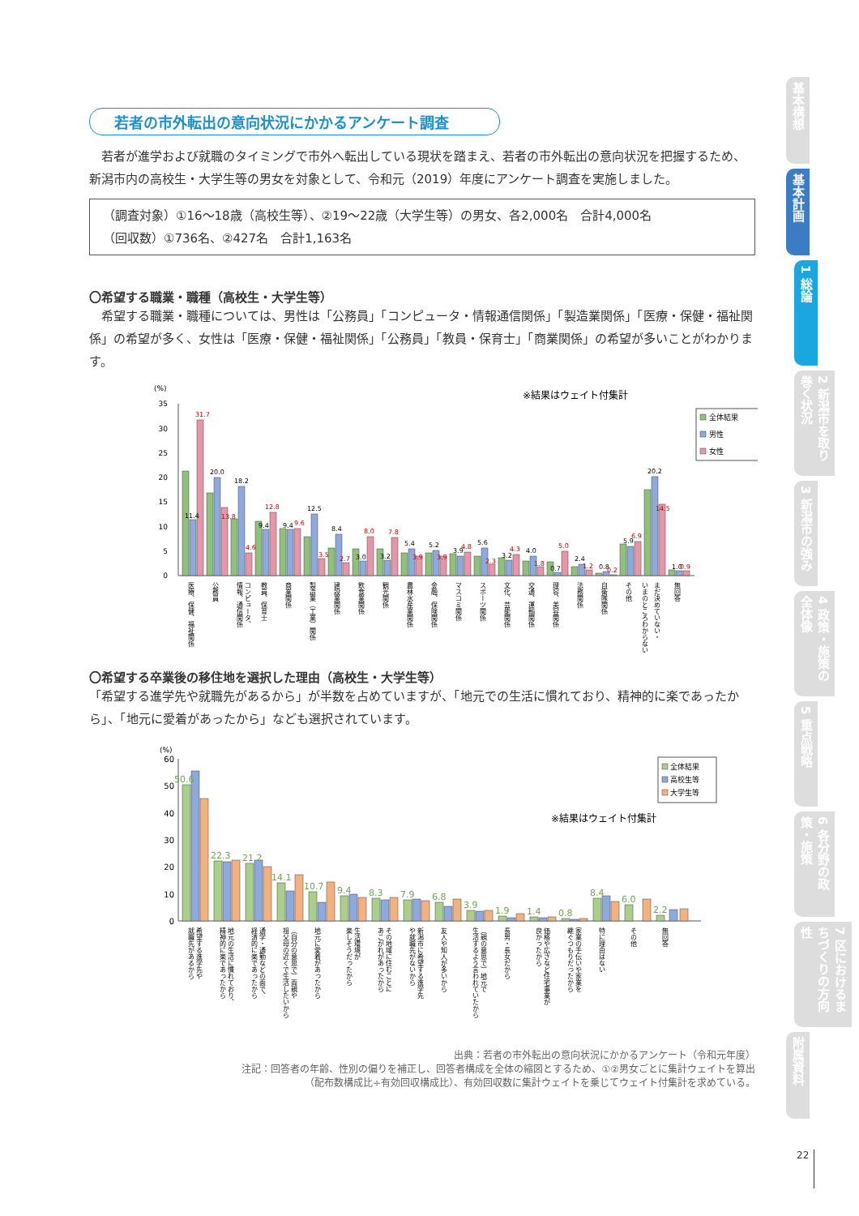若者の市外転出の意向状況にかかるアンケート調査
　若者が進学および就職のタイミングで市外へ転出している現状を踏まえ、若者の市外転出の意向状況を把握するため、新潟市内の高校生・大学生等の男女を対象として、令和元（2019）年度にアンケート調査を実施しました。
（調査対象）①16～18歳（高校生等）、②19～22歳（大学生等）の男女、各2,000名　合計4,000名
（回収数）①736名、②427名　合計1,163名
〇希望する職業・職種（高校生・大学生等）
　希望する職業・職種については、男性は「公務員」「コンピュータ・情報通信関係」「製造業関係」「医療・保健・福祉関係」の希望が多く、女性は「医療・保健・福祉関係」「公務員」「教員・保育士」「商業関係」の希望が多いことがわかります。
(%)
※結果はウェイト付集計
全体結果
男性
女性
0
5
10
15
20
25
30
35
11.4
31.7
20.0
13.8
18.2
4.6
9.4
12.8
9.4
9.6
12.5
3.5
8.4
2.7
3.0
8.0
3.2
7.8
5.4
3.9
5.2
3.9
3.9
4.8
5.6
2.3
3.2
4.3
4.0
1.8
0.7
5.0
2.4
1.2
0.8
0.2
5.9
6.9
20.2
14.5
1.0
0.9
医療、保健、福祉関係
公務員
情報、通信関係
コンピュータ、
教員、保育士
商業関係
製造業（工業）関係
建設業関係
飲食業関係
観光関係
農林水産業関係
金融、保険関係
マスコミ関係
スポーツ関係
文化、芸能関係
交通、運輸関係
理容、美容関係
法務関係
自衛隊関係
その他
いまのところわからない
まだ決めていない・
無回答
〇希望する卒業後の移住地を選択した理由（高校生・大学生等）
「希望する進学先や就職先があるから」が半数を占めていますが、「地元での生活に慣れており、精神的に楽であったから」、「地元に愛着があったから」なども選択されています。
(%)
※結果はウェイト付集計
全体結果
高校生等
大学生等
0
10
20
30
40
50
60
50.6
22.3
21.2
14.1
10.7
9.4
8.3
7.9
6.8
3.9
1.9
1.4
0.8
8.4
6.0
2.2
希望する進学先や
就職先があるから
地元の生活に慣れており、
精神的に楽であったから
通学・通勤などの面で、
経済的に楽であったから
（自分の意思で）両親や
祖父母の近くで生活したいから
地元に愛着があったから
生活環境が
楽しそうだったから
その地域に住むことに
あこがれがあったから
新潟市に希望する進学先
や就職先がないから
友人や知人が多いから
（親の意思で）地元で
生活するよう言われていたから
長男・長女だから
価格や広さなど住宅事業が
良かったから
家業の手伝いや家業を
継ぐつもりだったから
特に理由はない
その他
無回答
出典：若者の市外転出の意向状況にかかるアンケート（令和元年度）
注記：回答者の年齢、性別の偏りを補正し、回答者構成を全体の縮図とするため、①②男女ごとに集計ウェイトを算出
（配布数構成比÷有効回収構成比）、有効回収数に集計ウェイトを乗じてウェイト付集計を求めている。
基本構想
基本計画
1 総論
2 新潟市を取り巻く状況
3 新潟市の強み
4 政策・施策の全体像
5 重点戦略
6 各分野の政策・施策
7 区におけるまちづくりの方向性
附属資料
22